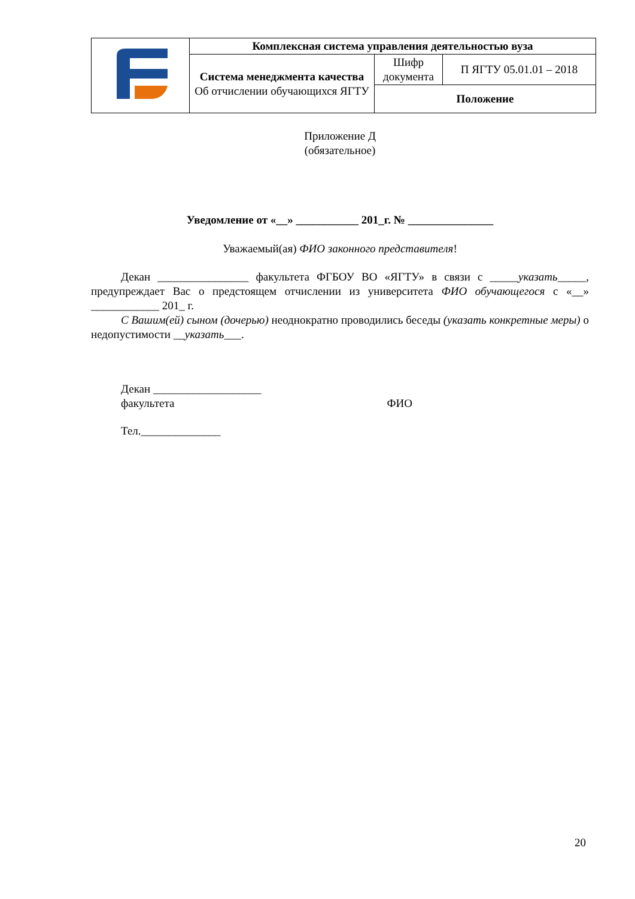| | Комплексная система управления деятельностью вуза | | |
| | Система менеджмента качества Об отчислении обучающихся ЯГТУ | Шифр документа | П ЯГТУ 05.01.01 – 2018 |
| | | Положение | |
Приложение Д
(обязательное)
Уведомление от «__» ___________ 201_г. № _______________
Уважаемый(ая) ФИО законного представителя!
Декан ________________ факультета ФГБОУ ВО «ЯГТУ» в связи с _____указать_____, предупреждает Вас о предстоящем отчислении из университета ФИО обучающегося с «__» ____________ 201_ г.
С Вашим(ей) сыном (дочерью) неоднократно проводились беседы (указать конкретные меры) о недопустимости __указать___.
Декан ___________________
факультета ФИО
Тел.______________
20